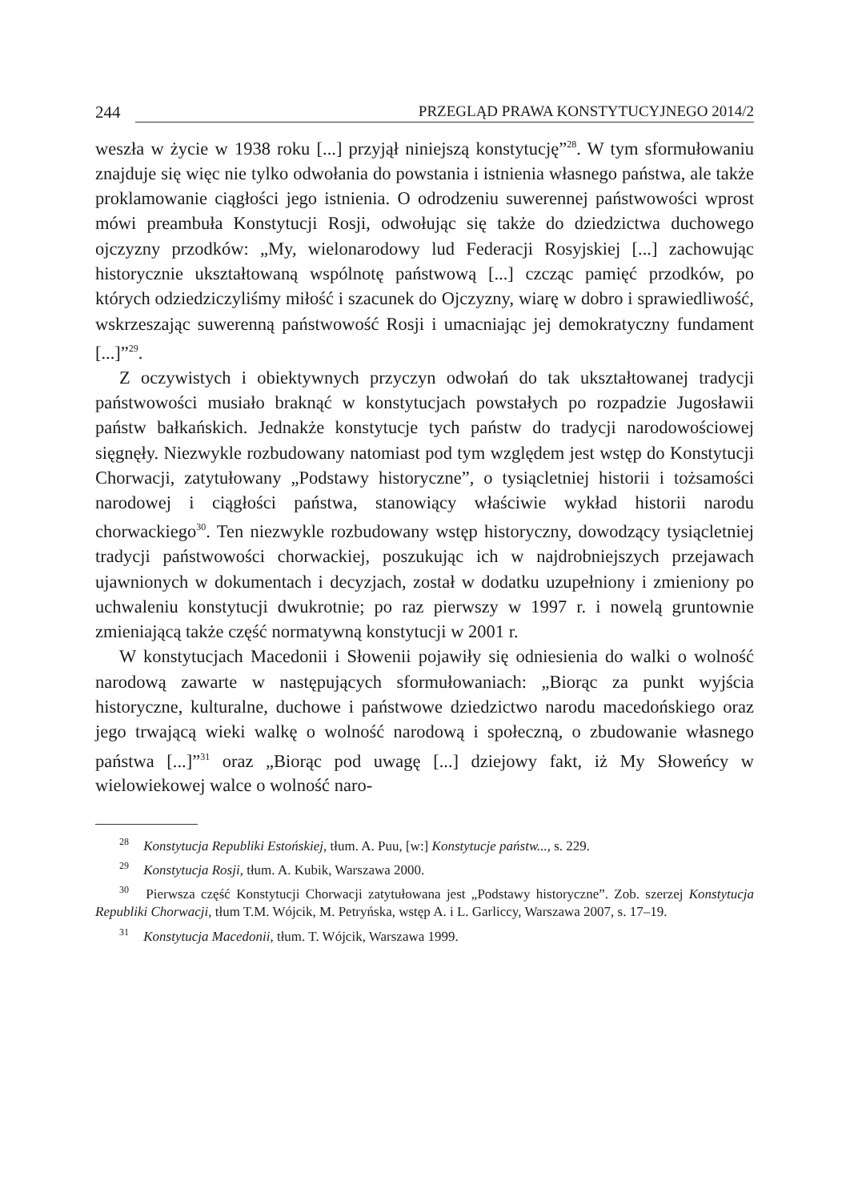244 PRZEGLĄD PRAWA KONSTYTUCYJNEGO 2014/2
weszła w życie w 1938 roku [...] przyjął niniejszą konstytucję”<sup>28</sup>. W tym sformułowaniu znajduje się więc nie tylko odwołania do powstania i istnienia własnego państwa, ale także proklamowanie ciągłości jego istnienia. O odrodzeniu suwerennej państwowości wprost mówi preambuła Konstytucji Rosji, odwołując się także do dziedzictwa duchowego ojczyzny przodków: „My, wielonarodowy lud Federacji Rosyjskiej [...] zachowując historycznie ukształtowaną wspólnotę państwową [...] czcząc pamięć przodków, po których odziedziczyliśmy miłość i szacunek do Ojczyzny, wiarę w dobro i sprawiedliwość, wskrzeszając suwerenną państwowość Rosji i umacniając jej demokratyczny fundament [...]”<sup>29</sup>.
Z oczywistych i obiektywnych przyczyn odwołań do tak ukształtowanej tradycji państwowości musiało braknąć w konstytucjach powstałych po rozpadzie Jugosławii państw bałkańskich. Jednakże konstytucje tych państw do tradycji narodowościowej sięgnęły. Niezwykle rozbudowany natomiast pod tym względem jest wstęp do Konstytucji Chorwacji, zatytułowany „Podstawy historyczne”, o tysiącletniej historii i tożsamości narodowej i ciągłości państwa, stanowiący właściwie wykład historii narodu chorwackiego<sup>30</sup>. Ten niezwykle rozbudowany wstęp historyczny, dowodzący tysiącletniej tradycji państwowości chorwackiej, poszukując ich w najdrobniejszych przejawach ujawnionych w dokumentach i decyzjach, został w dodatku uzupełniony i zmieniony po uchwaleniu konstytucji dwukrotnie; po raz pierwszy w 1997 r. i nowelą gruntownie zmieniającą także część normatywną konstytucji w 2001 r.
W konstytucjach Macedonii i Słowenii pojawiły się odniesienia do walki o wolność narodową zawarte w następujących sformułowaniach: „Biorąc za punkt wyjścia historyczne, kulturalne, duchowe i państwowe dziedzictwo narodu macedońskiego oraz jego trwającą wieki walkę o wolność narodową i społeczną, o zbudowanie własnego państwa [...]”<sup>31</sup> oraz „Biorąc pod uwagę [...] dziejowy fakt, iż My Słoweńcy w wielowiekowej walce o wolność naro-
<sup>28</sup> Konstytucja Republiki Estońskiej, tłum. A. Puu, [w:] Konstytucje państw..., s. 229.
<sup>29</sup> Konstytucja Rosji, tłum. A. Kubik, Warszawa 2000.
<sup>30</sup> Pierwsza część Konstytucji Chorwacji zatytułowana jest „Podstawy historyczne”. Zob. szerzej Konstytucja Republiki Chorwacji, tłum T.M. Wójcik, M. Petryńska, wstęp A. i L. Garliccy, Warszawa 2007, s. 17–19.
<sup>31</sup> Konstytucja Macedonii, tłum. T. Wójcik, Warszawa 1999.